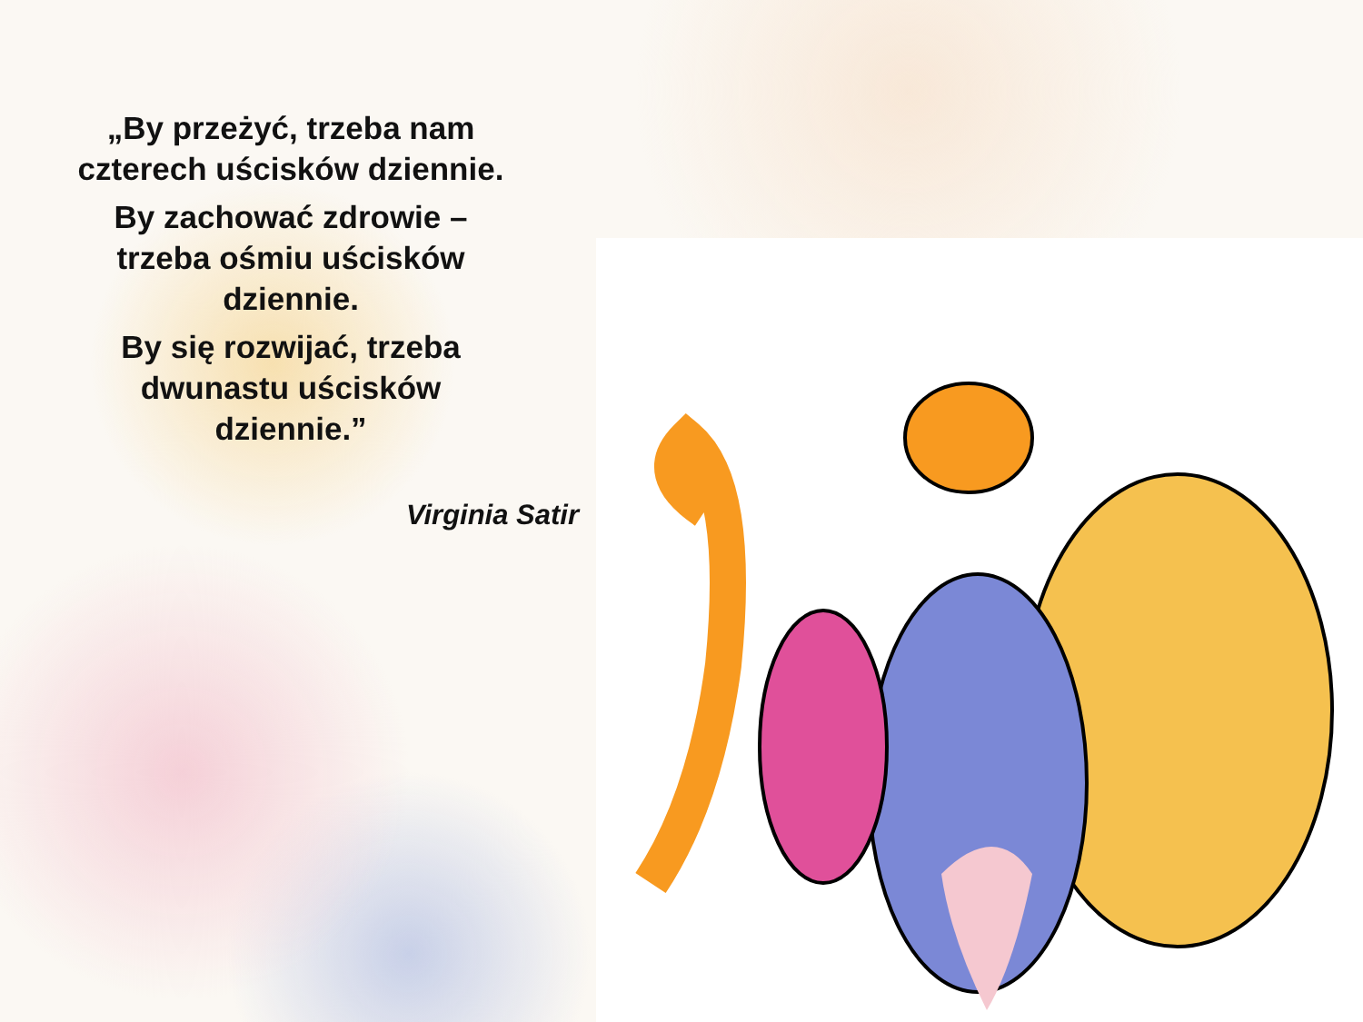„By przeżyć, trzeba nam
czterech uścisków dziennie.
By zachować zdrowie –
trzeba ośmiu uścisków
dziennie.
By się rozwijać, trzeba
dwunastu uścisków
dziennie.”
Virginia Satir